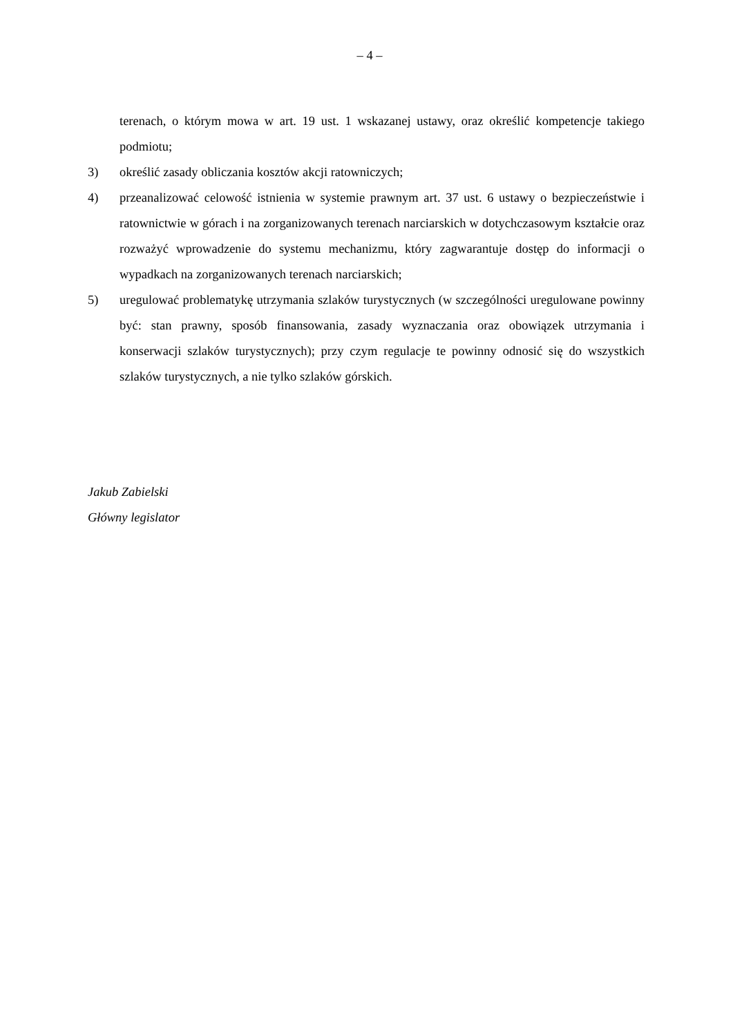– 4 –
terenach, o którym mowa w art. 19 ust. 1 wskazanej ustawy, oraz określić kompetencje takiego podmiotu;
3) określić zasady obliczania kosztów akcji ratowniczych;
4) przeanalizować celowość istnienia w systemie prawnym art. 37 ust. 6 ustawy o bezpieczeństwie i ratownictwie w górach i na zorganizowanych terenach narciarskich w dotychczasowym kształcie oraz rozważyć wprowadzenie do systemu mechanizmu, który zagwarantuje dostęp do informacji o wypadkach na zorganizowanych terenach narciarskich;
5) uregulować problematykę utrzymania szlaków turystycznych (w szczególności uregulowane powinny być: stan prawny, sposób finansowania, zasady wyznaczania oraz obowiązek utrzymania i konserwacji szlaków turystycznych); przy czym regulacje te powinny odnosić się do wszystkich szlaków turystycznych, a nie tylko szlaków górskich.
Jakub Zabielski
Główny legislator